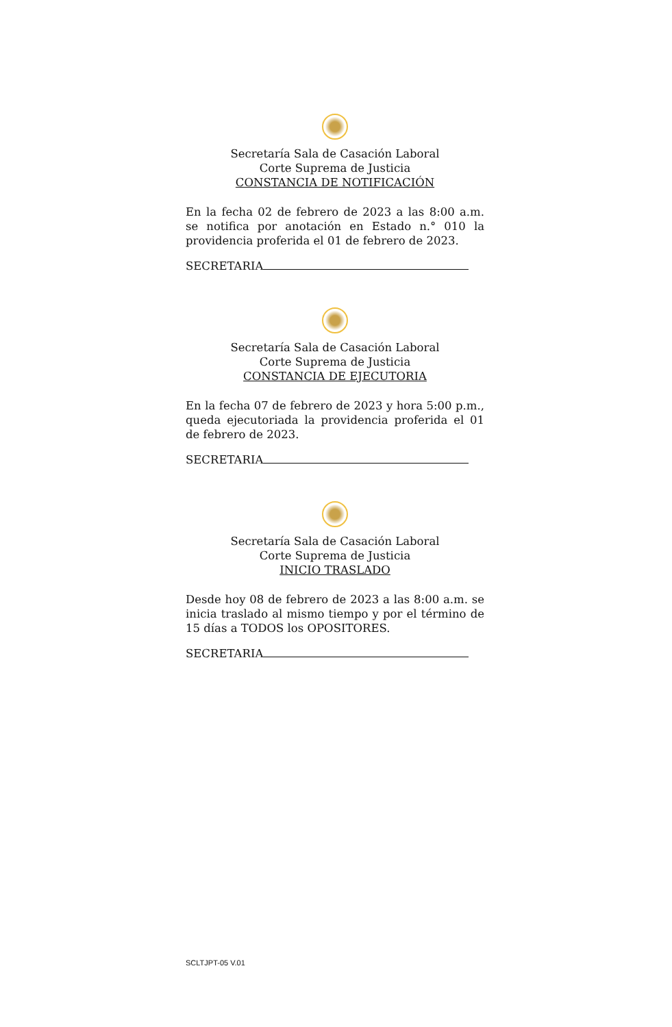Secretaría Sala de Casación Laboral
Corte Suprema de Justicia
CONSTANCIA DE NOTIFICACIÓN
En la fecha 02 de febrero de 2023 a las 8:00 a.m. se notifica por anotación en Estado n.° 010 la providencia proferida el 01 de febrero de 2023.
SECRETARIA
Secretaría Sala de Casación Laboral
Corte Suprema de Justicia
CONSTANCIA DE EJECUTORIA
En la fecha 07 de febrero de 2023 y hora 5:00 p.m., queda ejecutoriada la providencia proferida el 01 de febrero de 2023.
SECRETARIA
Secretaría Sala de Casación Laboral
Corte Suprema de Justicia
INICIO TRASLADO
Desde hoy 08 de febrero de 2023 a las 8:00 a.m. se inicia traslado al mismo tiempo y por el término de 15 días a TODOS los OPOSITORES.
SECRETARIA
SCLTJPT-05 V.01